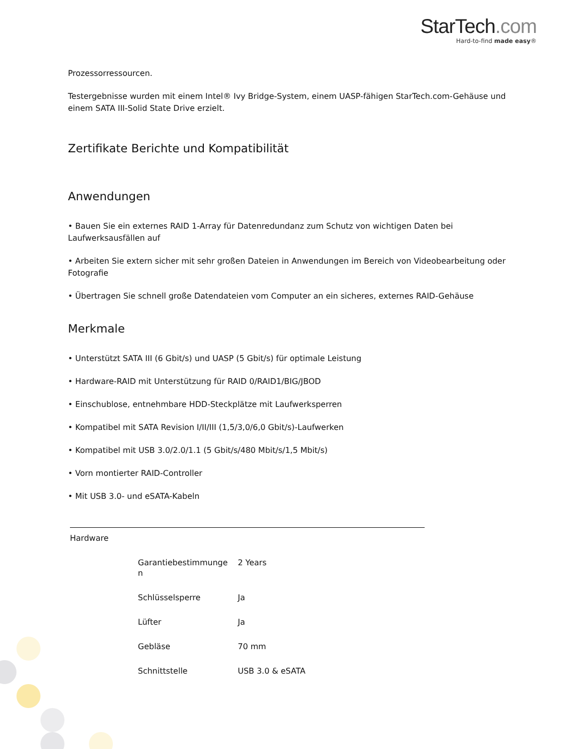StarTech.com
Hard-to-find made easy®
Prozessorressourcen.
Testergebnisse wurden mit einem Intel® Ivy Bridge-System, einem UASP-fähigen StarTech.com-Gehäuse und einem SATA III-Solid State Drive erzielt.
Zertifikate Berichte und Kompatibilität
Anwendungen
• Bauen Sie ein externes RAID 1-Array für Datenredundanz zum Schutz von wichtigen Daten bei Laufwerksausfällen auf
• Arbeiten Sie extern sicher mit sehr großen Dateien in Anwendungen im Bereich von Videobearbeitung oder Fotografie
• Übertragen Sie schnell große Datendateien vom Computer an ein sicheres, externes RAID-Gehäuse
Merkmale
• Unterstützt SATA III (6 Gbit/s) und UASP (5 Gbit/s) für optimale Leistung
• Hardware-RAID mit Unterstützung für RAID 0/RAID1/BIG/JBOD
• Einschublose, entnehmbare HDD-Steckplätze mit Laufwerksperren
• Kompatibel mit SATA Revision I/II/III (1,5/3,0/6,0 Gbit/s)-Laufwerken
• Kompatibel mit USB 3.0/2.0/1.1 (5 Gbit/s/480 Mbit/s/1,5 Mbit/s)
• Vorn montierter RAID-Controller
• Mit USB 3.0- und eSATA-Kabeln
| Hardware | | |
| | Garantiebestimmunge n | 2 Years |
| | Schlüsselsperre | Ja |
| | Lüfter | Ja |
| | Gebläse | 70 mm |
| | Schnittstelle | USB 3.0 & eSATA |